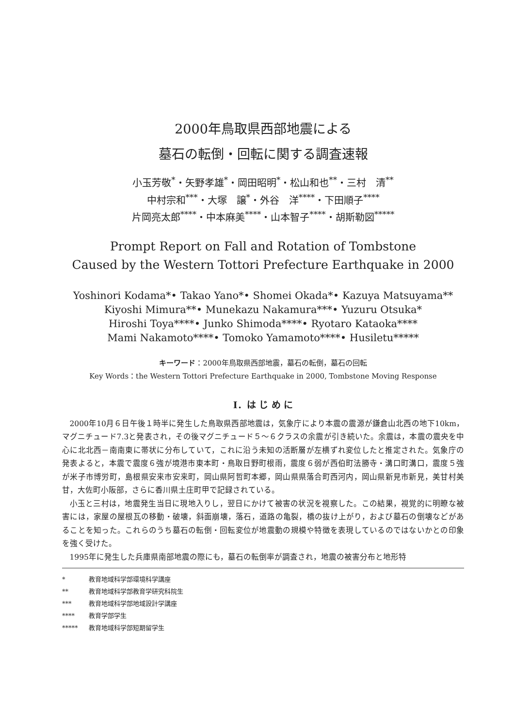2000年鳥取県西部地震による
墓石の転倒・回転に関する調査速報
小玉芳敬<sup>*</sup>・矢野孝雄<sup>*</sup>・岡田昭明<sup>*</sup>・松山和也<sup>**</sup>・三村　清<sup>**</sup>
中村宗和<sup>***</sup>・大塚　譲<sup>*</sup>・外谷　洋<sup>****</sup>・下田順子<sup>****</sup>
片岡亮太郎<sup>****</sup>・中本麻美<sup>****</sup>・山本智子<sup>****</sup>・胡斯勒図<sup>*****</sup>
Prompt Report on Fall and Rotation of Tombstone
Caused by the Western Tottori Prefecture Earthquake in 2000
Yoshinori Kodama*• Takao Yano*• Shomei Okada*• Kazuya Matsuyama**
Kiyoshi Mimura**• Munekazu Nakamura***• Yuzuru Otsuka*
Hiroshi Toya****• Junko Shimoda****• Ryotaro Kataoka****
Mami Nakamoto****• Tomoko Yamamoto****• Husiletu*****
キーワード：2000年鳥取県西部地震，墓石の転倒，墓石の回転
Key Words：the Western Tottori Prefecture Earthquake in 2000, Tombstone Moving Response
Ⅰ．は じ め に
2000年10月６日午後１時半に発生した鳥取県西部地震は，気象庁により本震の震源が鎌倉山北西の地下10km，マグニチュード7.3と発表され，その後マグニチュード５～６クラスの余震が引き続いた。余震は，本震の震央を中心に北北西－南南東に帯状に分布していて，これに沿う未知の活断層が左横ずれ変位したと推定された。気象庁の発表よると，本震で震度６強が境港市東本町・鳥取日野町根雨，震度６弱が西伯町法勝寺・溝口町溝口，震度５強が米子市博労町，島根県安来市安来町，岡山県阿哲町本郷，岡山県県落合町西河内，岡山県新見市新見，美甘村美甘，大佐町小阪部，さらに香川県土庄町甲で記録されている。
小玉と三村は，地震発生当日に現地入りし，翌日にかけて被害の状況を視察した。この結果，視覚的に明瞭な被害には，家屋の屋根瓦の移動・破壊，斜面崩壊，落石，道路の亀裂，橋の抜け上がり，および墓石の倒壊などがあることを知った。これらのうち墓石の転倒・回転変位が地震動の規模や特徴を表現しているのではないかとの印象を強く受けた。
1995年に発生した兵庫県南部地震の際にも，墓石の転倒率が調査され，地震の被害分布と地形特
* 教育地域科学部環境科学講座
** 教育地域科学部教育学研究科院生
*** 教育地域科学部地域設計学講座
**** 教育学部学生
***** 教育地域科学部短期留学生